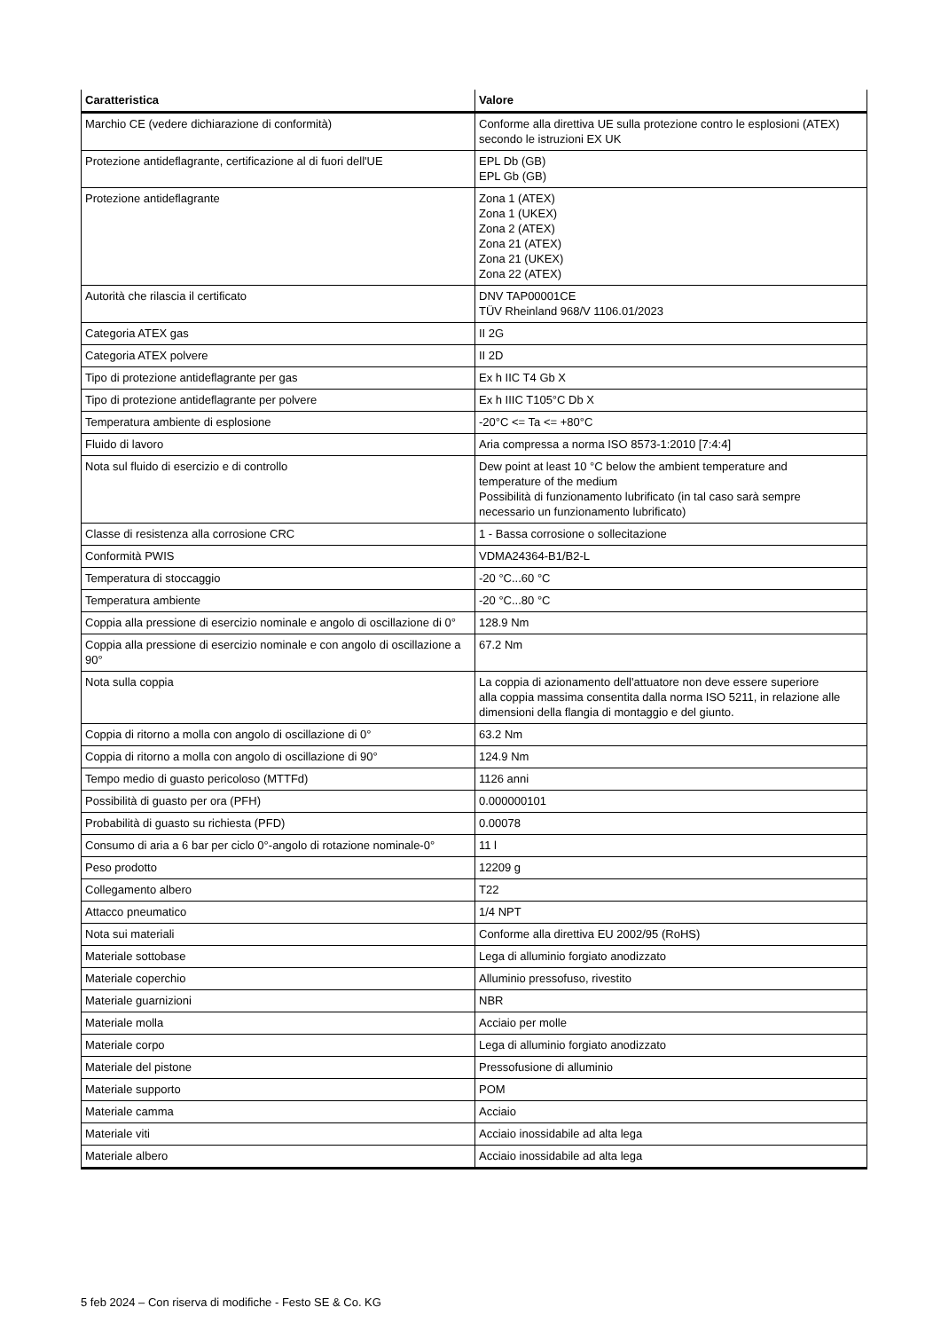| Caratteristica | Valore |
| --- | --- |
| Marchio CE (vedere dichiarazione di conformità) | Conforme alla direttiva UE sulla protezione contro le esplosioni (ATEX) secondo le istruzioni EX UK |
| Protezione antideflagrante, certificazione al di fuori dell'UE | EPL Db (GB) EPL Gb (GB) |
| Protezione antideflagrante | Zona 1 (ATEX) Zona 1 (UKEX) Zona 2 (ATEX) Zona 21 (ATEX) Zona 21 (UKEX) Zona 22 (ATEX) |
| Autorità che rilascia il certificato | DNV TAP00001CE TÜV Rheinland 968/V 1106.01/2023 |
| Categoria ATEX gas | II 2G |
| Categoria ATEX polvere | II 2D |
| Tipo di protezione antideflagrante per gas | Ex h IIC T4 Gb X |
| Tipo di protezione antideflagrante per polvere | Ex h IIIC T105°C Db X |
| Temperatura ambiente di esplosione | -20°C <= Ta <= +80°C |
| Fluido di lavoro | Aria compressa a norma ISO 8573-1:2010 [7:4:4] |
| Nota sul fluido di esercizio e di controllo | Dew point at least 10 °C below the ambient temperature and temperature of the medium Possibilità di funzionamento lubrificato (in tal caso sarà sempre necessario un funzionamento lubrificato) |
| Classe di resistenza alla corrosione CRC | 1 - Bassa corrosione o sollecitazione |
| Conformità PWIS | VDMA24364-B1/B2-L |
| Temperatura di stoccaggio | -20 °C...60 °C |
| Temperatura ambiente | -20 °C...80 °C |
| Coppia alla pressione di esercizio nominale e angolo di oscillazione di 0° | 128.9 Nm |
| Coppia alla pressione di esercizio nominale e con angolo di oscillazione a 90° | 67.2 Nm |
| Nota sulla coppia | La coppia di azionamento dell'attuatore non deve essere superiore alla coppia massima consentita dalla norma ISO 5211, in relazione alle dimensioni della flangia di montaggio e del giunto. |
| Coppia di ritorno a molla con angolo di oscillazione di 0° | 63.2 Nm |
| Coppia di ritorno a molla con angolo di oscillazione di 90° | 124.9 Nm |
| Tempo medio di guasto pericoloso (MTTFd) | 1126 anni |
| Possibilità di guasto per ora (PFH) | 0.000000101 |
| Probabilità di guasto su richiesta (PFD) | 0.00078 |
| Consumo di aria a 6 bar per ciclo 0°-angolo di rotazione nominale-0° | 11 l |
| Peso prodotto | 12209 g |
| Collegamento albero | T22 |
| Attacco pneumatico | 1/4 NPT |
| Nota sui materiali | Conforme alla direttiva EU 2002/95 (RoHS) |
| Materiale sottobase | Lega di alluminio forgiato anodizzato |
| Materiale coperchio | Alluminio pressofuso, rivestito |
| Materiale guarnizioni | NBR |
| Materiale molla | Acciaio per molle |
| Materiale corpo | Lega di alluminio forgiato anodizzato |
| Materiale del pistone | Pressofusione di alluminio |
| Materiale supporto | POM |
| Materiale camma | Acciaio |
| Materiale viti | Acciaio inossidabile ad alta lega |
| Materiale albero | Acciaio inossidabile ad alta lega |
5 feb 2024 – Con riserva di modifiche - Festo SE & Co. KG